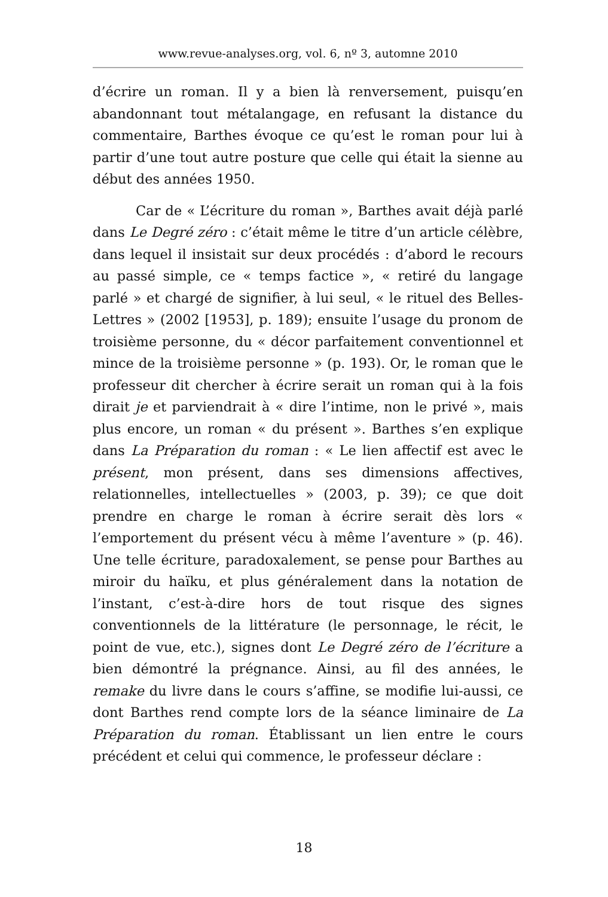www.revue-analyses.org, vol. 6, nº 3, automne 2010
d’écrire un roman. Il y a bien là renversement, puisqu’en abandonnant tout métalangage, en refusant la distance du commentaire, Barthes évoque ce qu’est le roman pour lui à partir d’une tout autre posture que celle qui était la sienne au début des années 1950.
Car de « L’écriture du roman », Barthes avait déjà parlé dans Le Degré zéro : c’était même le titre d’un article célèbre, dans lequel il insistait sur deux procédés : d’abord le recours au passé simple, ce « temps factice », « retiré du langage parlé » et chargé de signifier, à lui seul, « le rituel des Belles-Lettres » (2002 [1953], p. 189); ensuite l’usage du pronom de troisième personne, du « décor parfaitement conventionnel et mince de la troisième personne » (p. 193). Or, le roman que le professeur dit chercher à écrire serait un roman qui à la fois dirait je et parviendrait à « dire l’intime, non le privé », mais plus encore, un roman « du présent ». Barthes s’en explique dans La Préparation du roman : « Le lien affectif est avec le présent, mon présent, dans ses dimensions affectives, relationnelles, intellectuelles » (2003, p. 39); ce que doit prendre en charge le roman à écrire serait dès lors « l’emportement du présent vécu à même l’aventure » (p. 46). Une telle écriture, paradoxalement, se pense pour Barthes au miroir du haïku, et plus généralement dans la notation de l’instant, c’est-à-dire hors de tout risque des signes conventionnels de la littérature (le personnage, le récit, le point de vue, etc.), signes dont Le Degré zéro de l’écriture a bien démontré la prégnance. Ainsi, au fil des années, le remake du livre dans le cours s’affine, se modifie lui-aussi, ce dont Barthes rend compte lors de la séance liminaire de La Préparation du roman. Établissant un lien entre le cours précédent et celui qui commence, le professeur déclare :
18